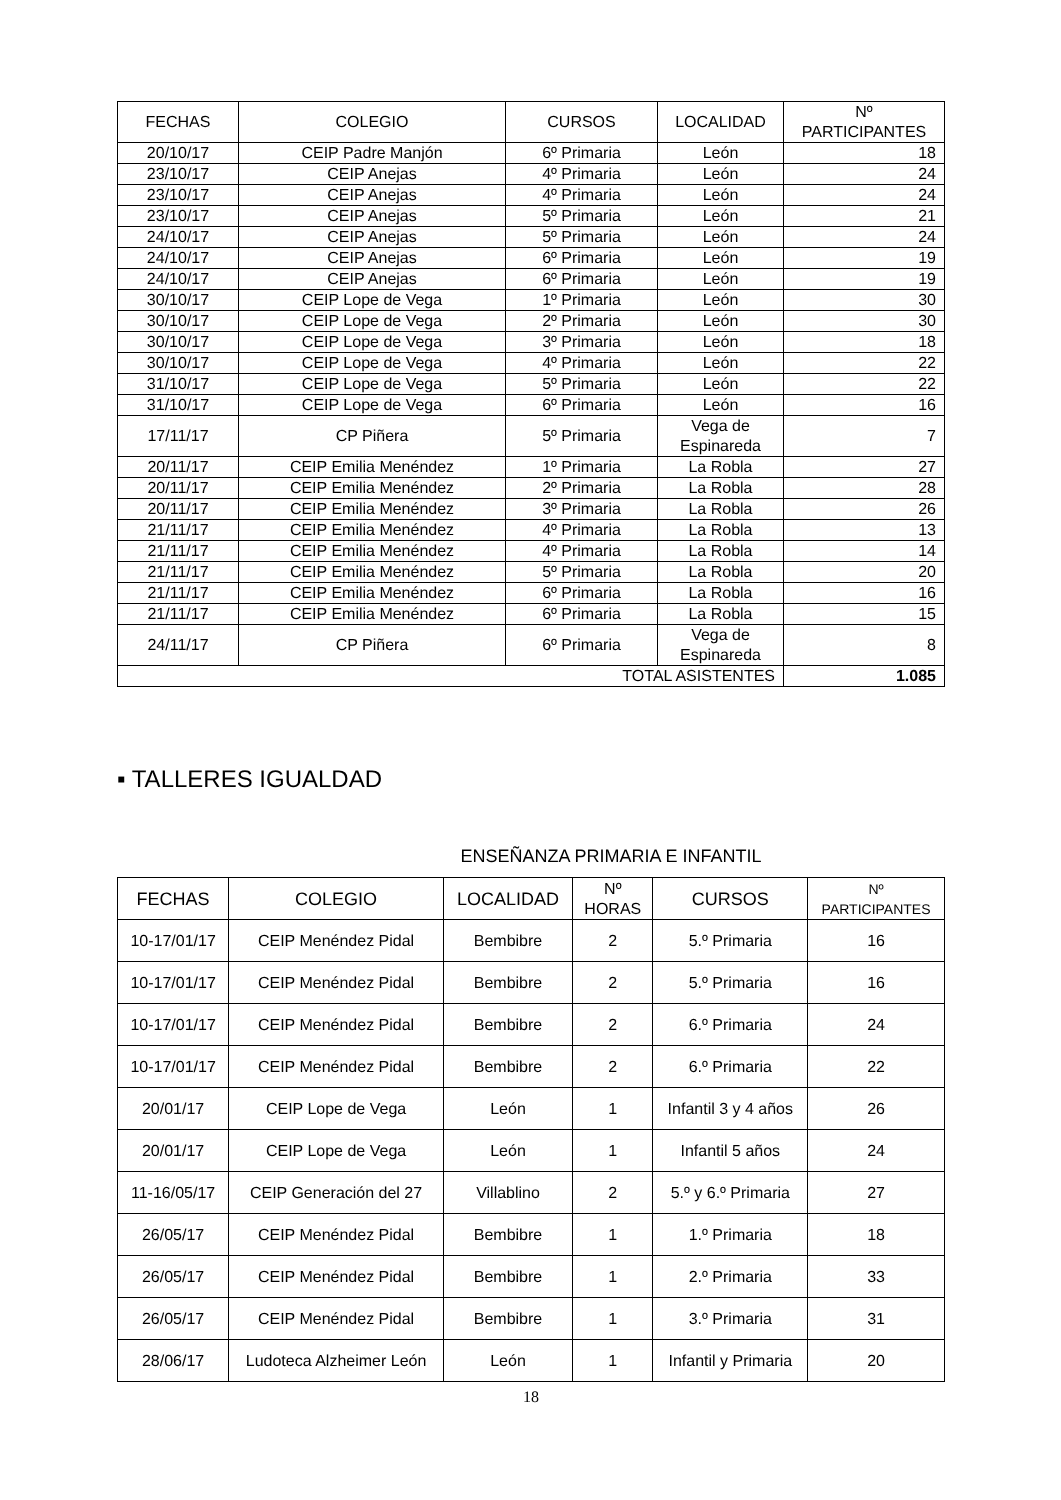| FECHAS | COLEGIO | CURSOS | LOCALIDAD | Nº PARTICIPANTES |
| --- | --- | --- | --- | --- |
| 20/10/17 | CEIP Padre Manjón | 6º Primaria | León | 18 |
| 23/10/17 | CEIP Anejas | 4º Primaria | León | 24 |
| 23/10/17 | CEIP Anejas | 4º Primaria | León | 24 |
| 23/10/17 | CEIP Anejas | 5º Primaria | León | 21 |
| 24/10/17 | CEIP Anejas | 5º Primaria | León | 24 |
| 24/10/17 | CEIP Anejas | 6º Primaria | León | 19 |
| 24/10/17 | CEIP Anejas | 6º Primaria | León | 19 |
| 30/10/17 | CEIP Lope de Vega | 1º Primaria | León | 30 |
| 30/10/17 | CEIP Lope de Vega | 2º Primaria | León | 30 |
| 30/10/17 | CEIP Lope de Vega | 3º Primaria | León | 18 |
| 30/10/17 | CEIP Lope de Vega | 4º Primaria | León | 22 |
| 31/10/17 | CEIP Lope de Vega | 5º Primaria | León | 22 |
| 31/10/17 | CEIP Lope de Vega | 6º Primaria | León | 16 |
| 17/11/17 | CP Piñera | 5º Primaria | Vega de Espinareda | 7 |
| 20/11/17 | CEIP Emilia Menéndez | 1º Primaria | La Robla | 27 |
| 20/11/17 | CEIP Emilia Menéndez | 2º Primaria | La Robla | 28 |
| 20/11/17 | CEIP Emilia Menéndez | 3º Primaria | La Robla | 26 |
| 21/11/17 | CEIP Emilia Menéndez | 4º Primaria | La Robla | 13 |
| 21/11/17 | CEIP Emilia Menéndez | 4º Primaria | La Robla | 14 |
| 21/11/17 | CEIP Emilia Menéndez | 5º Primaria | La Robla | 20 |
| 21/11/17 | CEIP Emilia Menéndez | 6º Primaria | La Robla | 16 |
| 21/11/17 | CEIP Emilia Menéndez | 6º Primaria | La Robla | 15 |
| 24/11/17 | CP Piñera | 6º Primaria | Vega de Espinareda | 8 |
| TOTAL ASISTENTES | | | | 1.085 |
▪ TALLERES IGUALDAD
ENSEÑANZA PRIMARIA E INFANTIL
| FECHAS | COLEGIO | LOCALIDAD | Nº HORAS | CURSOS | Nº PARTICIPANTES |
| --- | --- | --- | --- | --- | --- |
| 10-17/01/17 | CEIP Menéndez Pidal | Bembibre | 2 | 5.º Primaria | 16 |
| 10-17/01/17 | CEIP Menéndez Pidal | Bembibre | 2 | 5.º Primaria | 16 |
| 10-17/01/17 | CEIP Menéndez Pidal | Bembibre | 2 | 6.º Primaria | 24 |
| 10-17/01/17 | CEIP Menéndez Pidal | Bembibre | 2 | 6.º Primaria | 22 |
| 20/01/17 | CEIP Lope de Vega | León | 1 | Infantil 3 y 4 años | 26 |
| 20/01/17 | CEIP Lope de Vega | León | 1 | Infantil 5 años | 24 |
| 11-16/05/17 | CEIP Generación del 27 | Villablino | 2 | 5.º y 6.º Primaria | 27 |
| 26/05/17 | CEIP Menéndez Pidal | Bembibre | 1 | 1.º Primaria | 18 |
| 26/05/17 | CEIP Menéndez Pidal | Bembibre | 1 | 2.º Primaria | 33 |
| 26/05/17 | CEIP Menéndez Pidal | Bembibre | 1 | 3.º Primaria | 31 |
| 28/06/17 | Ludoteca Alzheimer León | León | 1 | Infantil y Primaria | 20 |
18